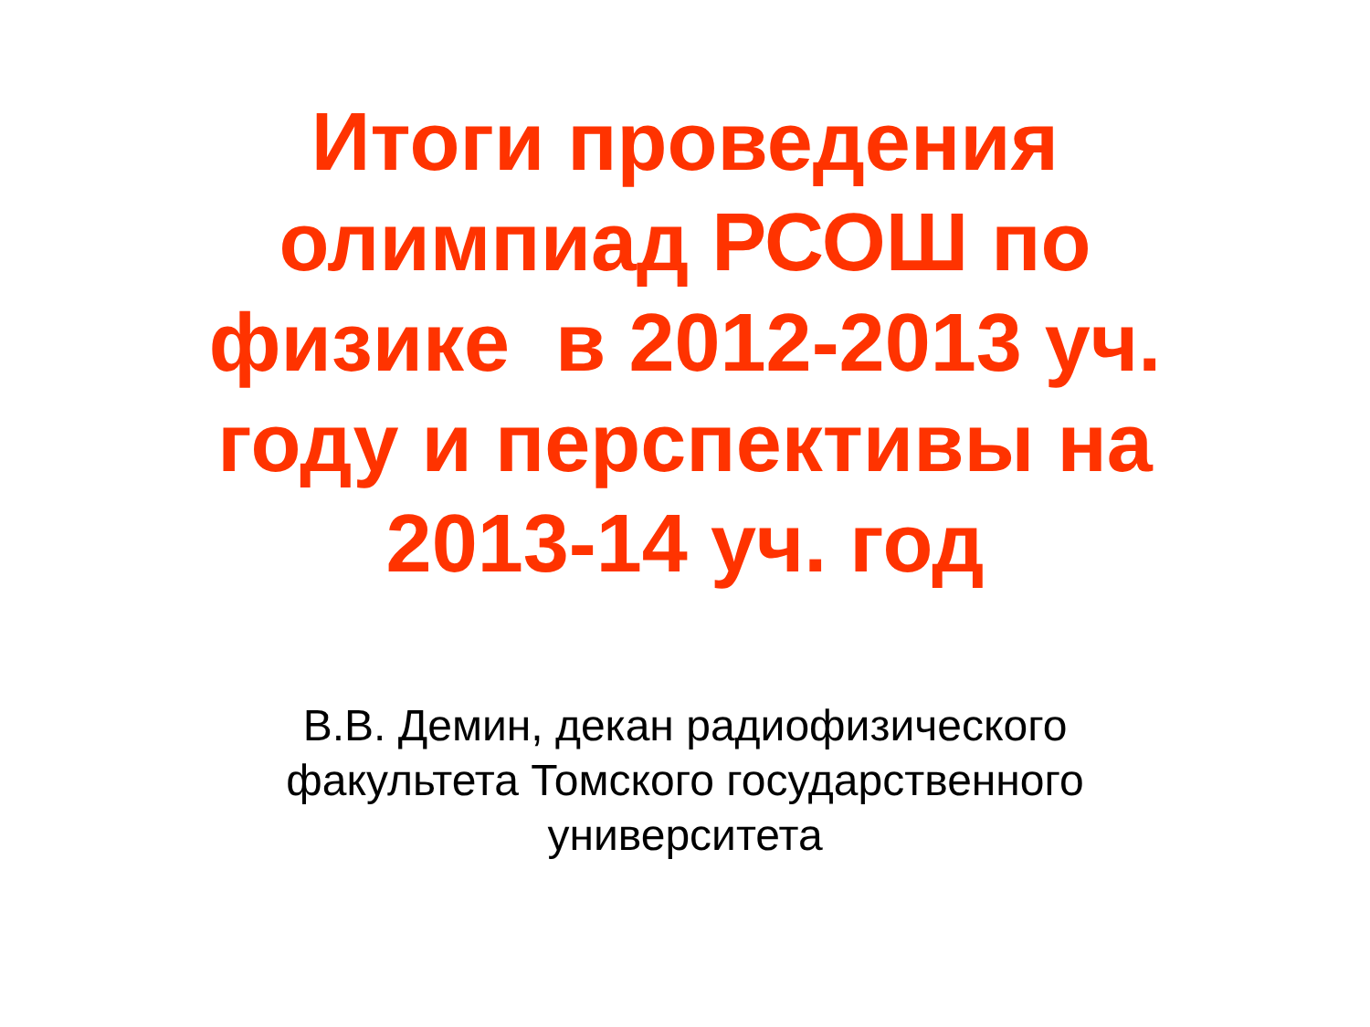Итоги проведения
олимпиад РСОШ по
физике в 2012-2013 уч.
году и перспективы на
2013-14 уч. год
В.В. Демин, декан радиофизического
факультета Томского государственного
университета